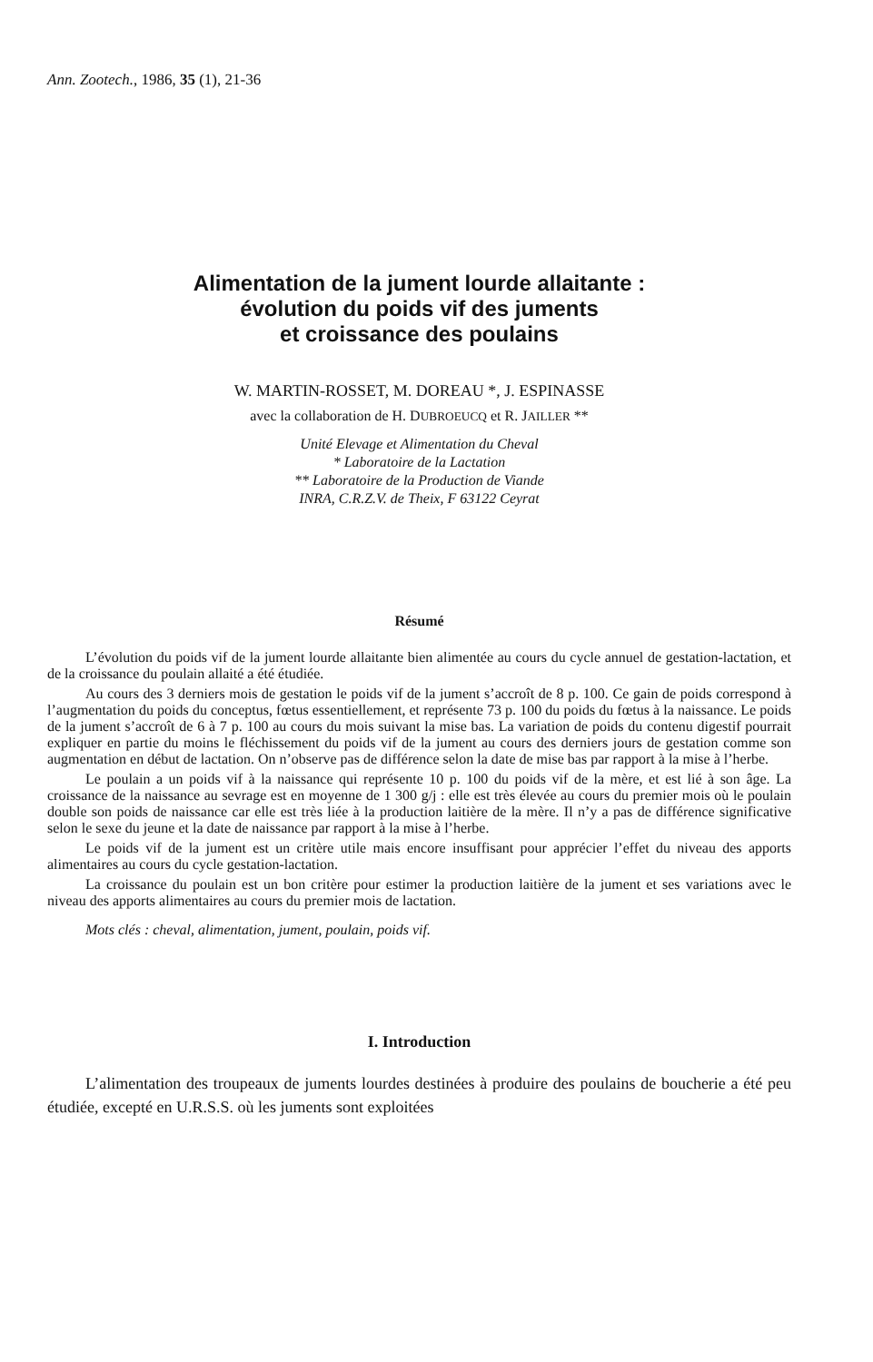Ann. Zootech., 1986, 35 (1), 21-36
Alimentation de la jument lourde allaitante :
évolution du poids vif des juments
et croissance des poulains
W. MARTIN-ROSSET, M. DOREAU *, J. ESPINASSE
avec la collaboration de H. DUBROEUCQ et R. JAILLER **
Unité Elevage et Alimentation du Cheval
* Laboratoire de la Lactation
** Laboratoire de la Production de Viande
INRA, C.R.Z.V. de Theix, F 63122 Ceyrat
Résumé
L’évolution du poids vif de la jument lourde allaitante bien alimentée au cours du cycle annuel de gestation-lactation, et de la croissance du poulain allaité a été étudiée.
Au cours des 3 derniers mois de gestation le poids vif de la jument s’accroît de 8 p. 100. Ce gain de poids correspond à l’augmentation du poids du conceptus, fœtus essentiellement, et représente 73 p. 100 du poids du fœtus à la naissance. Le poids de la jument s’accroît de 6 à 7 p. 100 au cours du mois suivant la mise bas. La variation de poids du contenu digestif pourrait expliquer en partie du moins le fléchissement du poids vif de la jument au cours des derniers jours de gestation comme son augmentation en début de lactation. On n’observe pas de différence selon la date de mise bas par rapport à la mise à l’herbe.
Le poulain a un poids vif à la naissance qui représente 10 p. 100 du poids vif de la mère, et est lié à son âge. La croissance de la naissance au sevrage est en moyenne de 1 300 g/j : elle est très élevée au cours du premier mois où le poulain double son poids de naissance car elle est très liée à la production laitière de la mère. Il n’y a pas de différence significative selon le sexe du jeune et la date de naissance par rapport à la mise à l’herbe.
Le poids vif de la jument est un critère utile mais encore insuffisant pour apprécier l’effet du niveau des apports alimentaires au cours du cycle gestation-lactation.
La croissance du poulain est un bon critère pour estimer la production laitière de la jument et ses variations avec le niveau des apports alimentaires au cours du premier mois de lactation.
Mots clés : cheval, alimentation, jument, poulain, poids vif.
I. Introduction
L’alimentation des troupeaux de juments lourdes destinées à produire des poulains de boucherie a été peu étudiée, excepté en U.R.S.S. où les juments sont exploitées